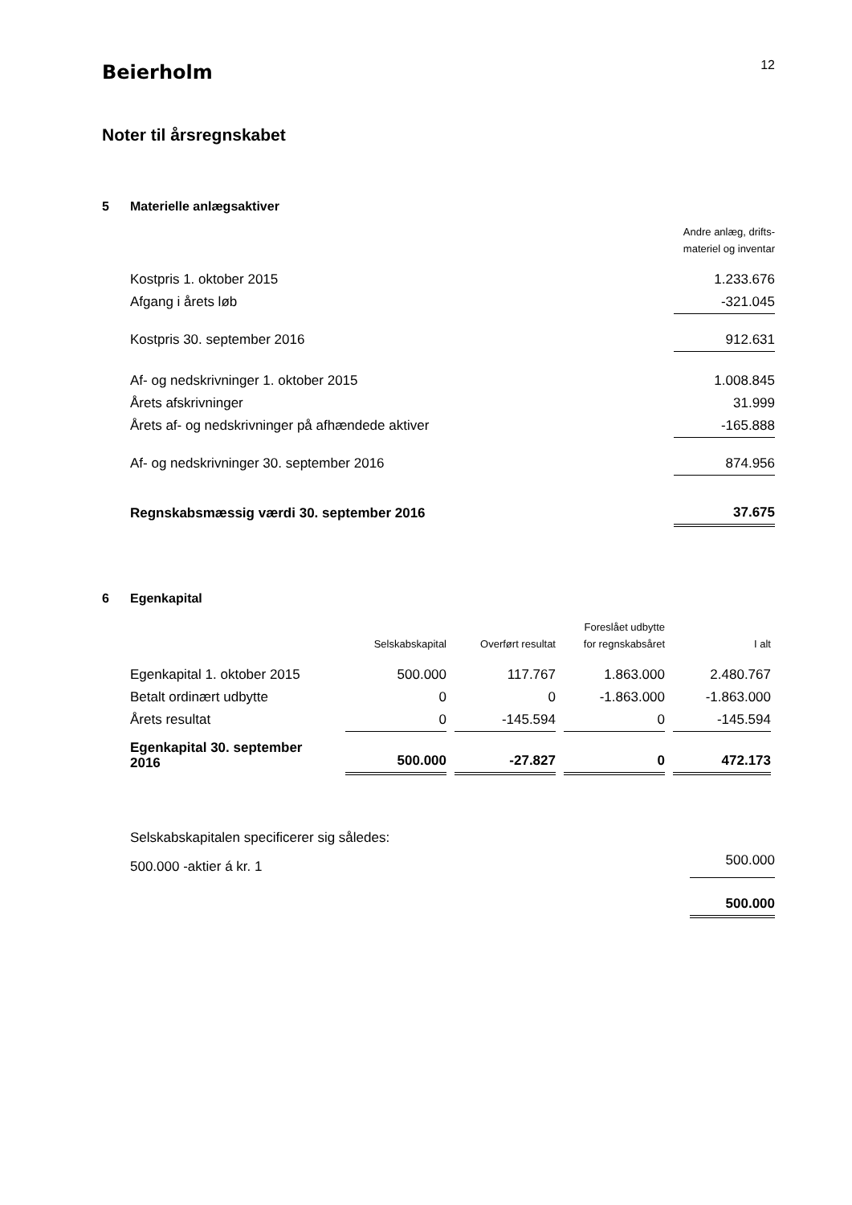Beierholm
12
Noter til årsregnskabet
5 Materielle anlægsaktiver
| | Andre anlæg, drifts- materiel og inventar |
| Kostpris 1. oktober 2015 | 1.233.676 |
| Afgang i årets løb | -321.045 |
| Kostpris 30. september 2016 | 912.631 |
| Af- og nedskrivninger 1. oktober 2015 | 1.008.845 |
| Årets afskrivninger | 31.999 |
| Årets af- og nedskrivninger på afhændede aktiver | -165.888 |
| Af- og nedskrivninger 30. september 2016 | 874.956 |
| Regnskabsmæssig værdi 30. september 2016 | 37.675 |
6 Egenkapital
| | Selskabskapital | | Overført resultat | | Foreslået udbytte for regnskabsåret | | I alt |
| Egenkapital 1. oktober 2015 | 500.000 | | 117.767 | | 1.863.000 | | 2.480.767 |
| Betalt ordinært udbytte | 0 | | 0 | | -1.863.000 | | -1.863.000 |
| Årets resultat | 0 | | -145.594 | | 0 | | -145.594 |
| Egenkapital 30. september 2016 | 500.000 | | -27.827 | | 0 | | 472.173 |
| Selskabskapitalen specificerer sig således: | |
| 500.000 -aktier á kr. 1 | 500.000 |
| | 500.000 |